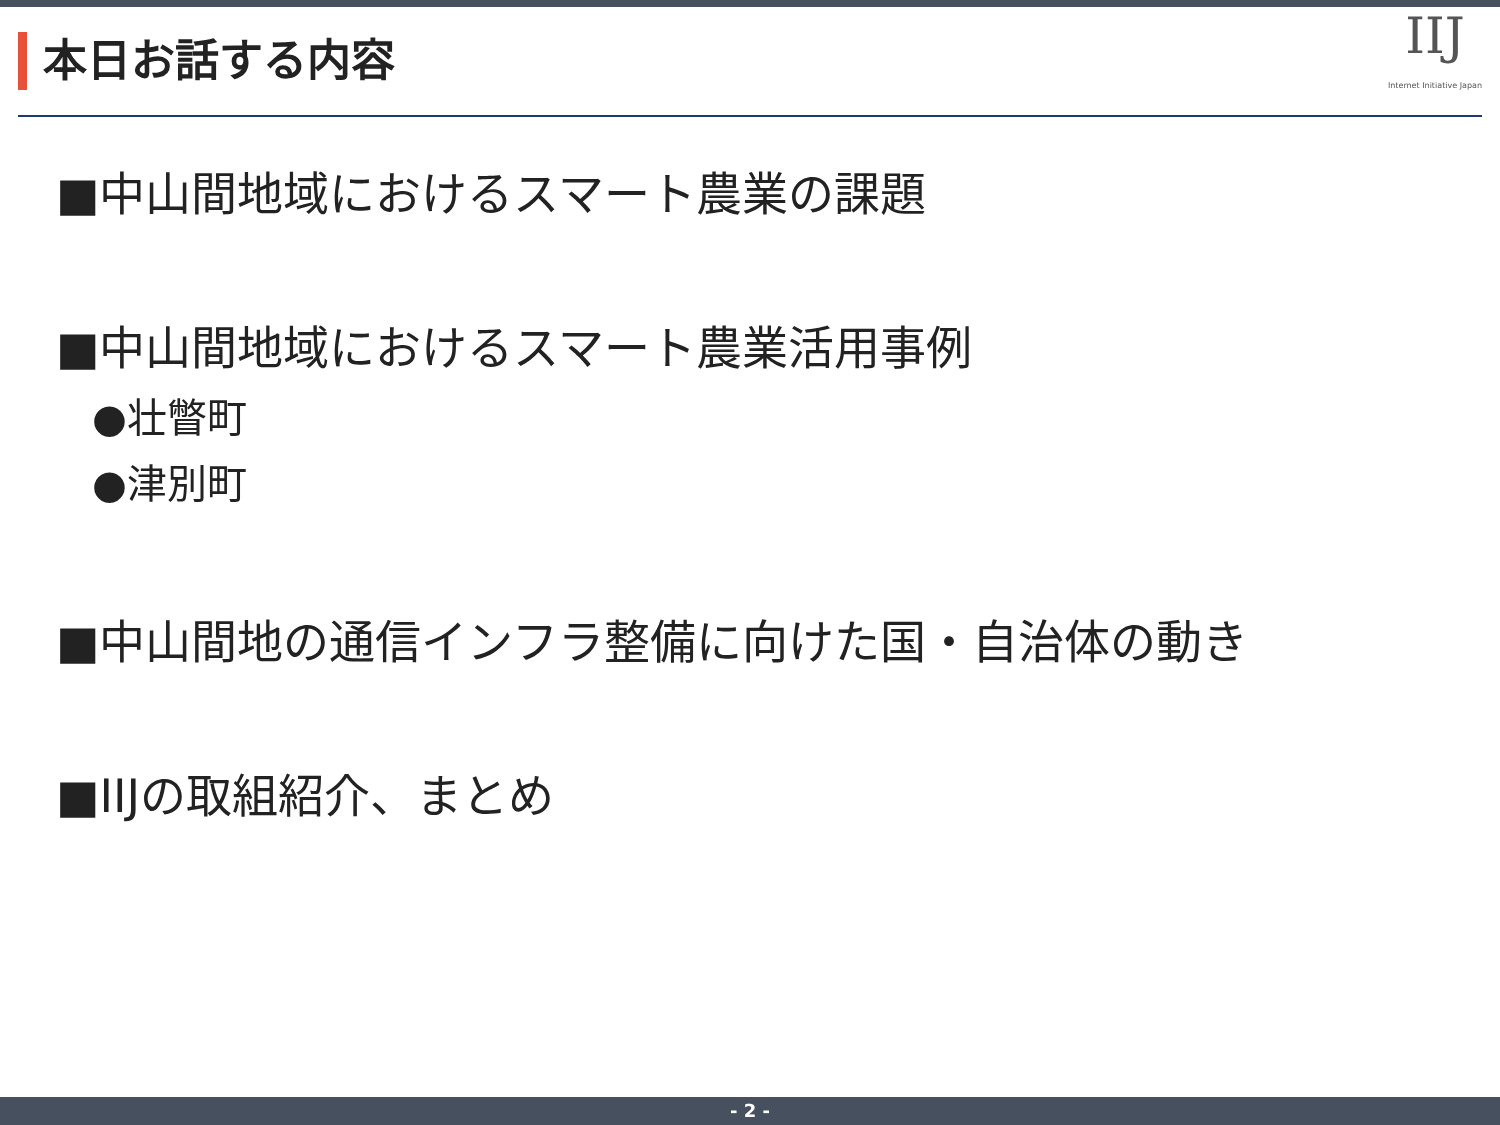本日お話する内容
IIJ
Internet Initiative Japan
■中山間地域におけるスマート農業の課題
■中山間地域におけるスマート農業活用事例
●壮瞥町
●津別町
■中山間地の通信インフラ整備に向けた国・自治体の動き
■IIJの取組紹介、まとめ
- 2 -